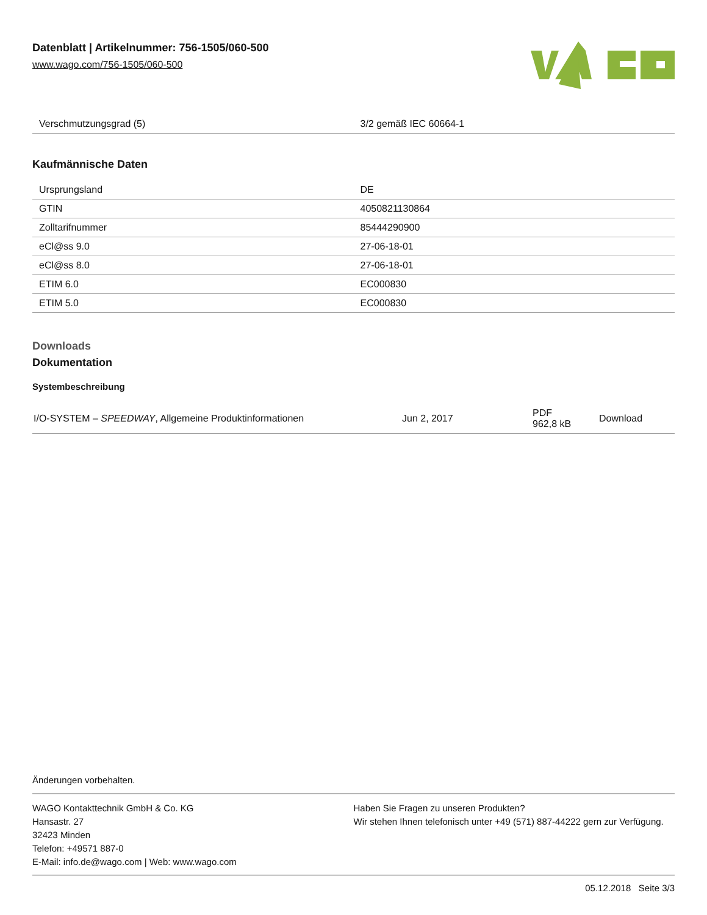Datenblatt | Artikelnummer: 756-1505/060-500
www.wago.com/756-1505/060-500
| Verschmutzungsgrad (5) | 3/2 gemäß IEC 60664-1 |
Kaufmännische Daten
| Ursprungsland | DE |
| GTIN | 4050821130864 |
| Zolltarifnummer | 85444290900 |
| eCl@ss 9.0 | 27-06-18-01 |
| eCl@ss 8.0 | 27-06-18-01 |
| ETIM 6.0 | EC000830 |
| ETIM 5.0 | EC000830 |
Downloads
Dokumentation
Systembeschreibung
| I/O-SYSTEM – SPEEDWAY , Allgemeine Produktinformationen | Jun 2, 2017 | PDF 962,8 kB | Download |
Änderungen vorbehalten.
WAGO Kontakttechnik GmbH & Co. KG
Hansastr. 27
32423 Minden
Telefon: +49571 887-0
E-Mail: info.de@wago.com | Web: www.wago.com
Haben Sie Fragen zu unseren Produkten?
Wir stehen Ihnen telefonisch unter +49 (571) 887-44222 gern zur Verfügung.
05.12.2018 Seite 3/3